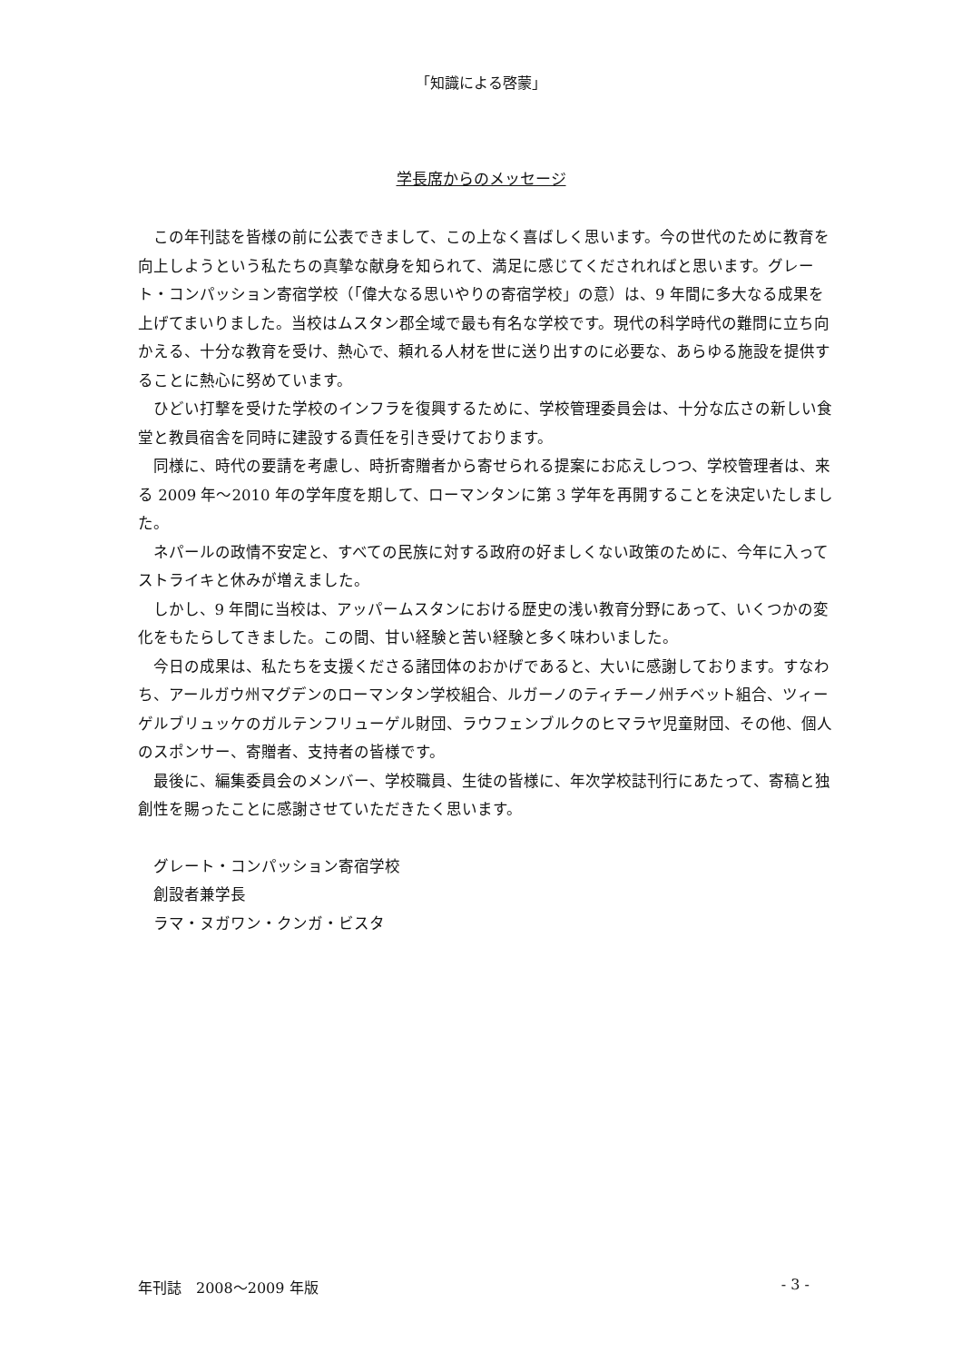「知識による啓蒙」
学長席からのメッセージ
この年刊誌を皆様の前に公表できまして、この上なく喜ばしく思います。今の世代のために教育を向上しようという私たちの真摯な献身を知られて、満足に感じてくだされればと思います。グレート・コンパッション寄宿学校（「偉大なる思いやりの寄宿学校」の意）は、9 年間に多大なる成果を上げてまいりました。当校はムスタン郡全域で最も有名な学校です。現代の科学時代の難問に立ち向かえる、十分な教育を受け、熱心で、頼れる人材を世に送り出すのに必要な、あらゆる施設を提供することに熱心に努めています。
ひどい打撃を受けた学校のインフラを復興するために、学校管理委員会は、十分な広さの新しい食堂と教員宿舎を同時に建設する責任を引き受けております。
同様に、時代の要請を考慮し、時折寄贈者から寄せられる提案にお応えしつつ、学校管理者は、来る 2009 年～2010 年の学年度を期して、ローマンタンに第 3 学年を再開することを決定いたしました。
ネパールの政情不安定と、すべての民族に対する政府の好ましくない政策のために、今年に入ってストライキと休みが増えました。
しかし、9 年間に当校は、アッパームスタンにおける歴史の浅い教育分野にあって、いくつかの変化をもたらしてきました。この間、甘い経験と苦い経験と多く味わいました。
今日の成果は、私たちを支援くださる諸団体のおかげであると、大いに感謝しております。すなわち、アールガウ州マグデンのローマンタン学校組合、ルガーノのティチーノ州チベット組合、ツィーゲルブリュッケのガルテンフリューゲル財団、ラウフェンブルクのヒマラヤ児童財団、その他、個人のスポンサー、寄贈者、支持者の皆様です。
最後に、編集委員会のメンバー、学校職員、生徒の皆様に、年次学校誌刊行にあたって、寄稿と独創性を賜ったことに感謝させていただきたく思います。
グレート・コンパッション寄宿学校
創設者兼学長
ラマ・ヌガワン・クンガ・ビスタ
年刊誌　2008～2009 年版 - 3 -